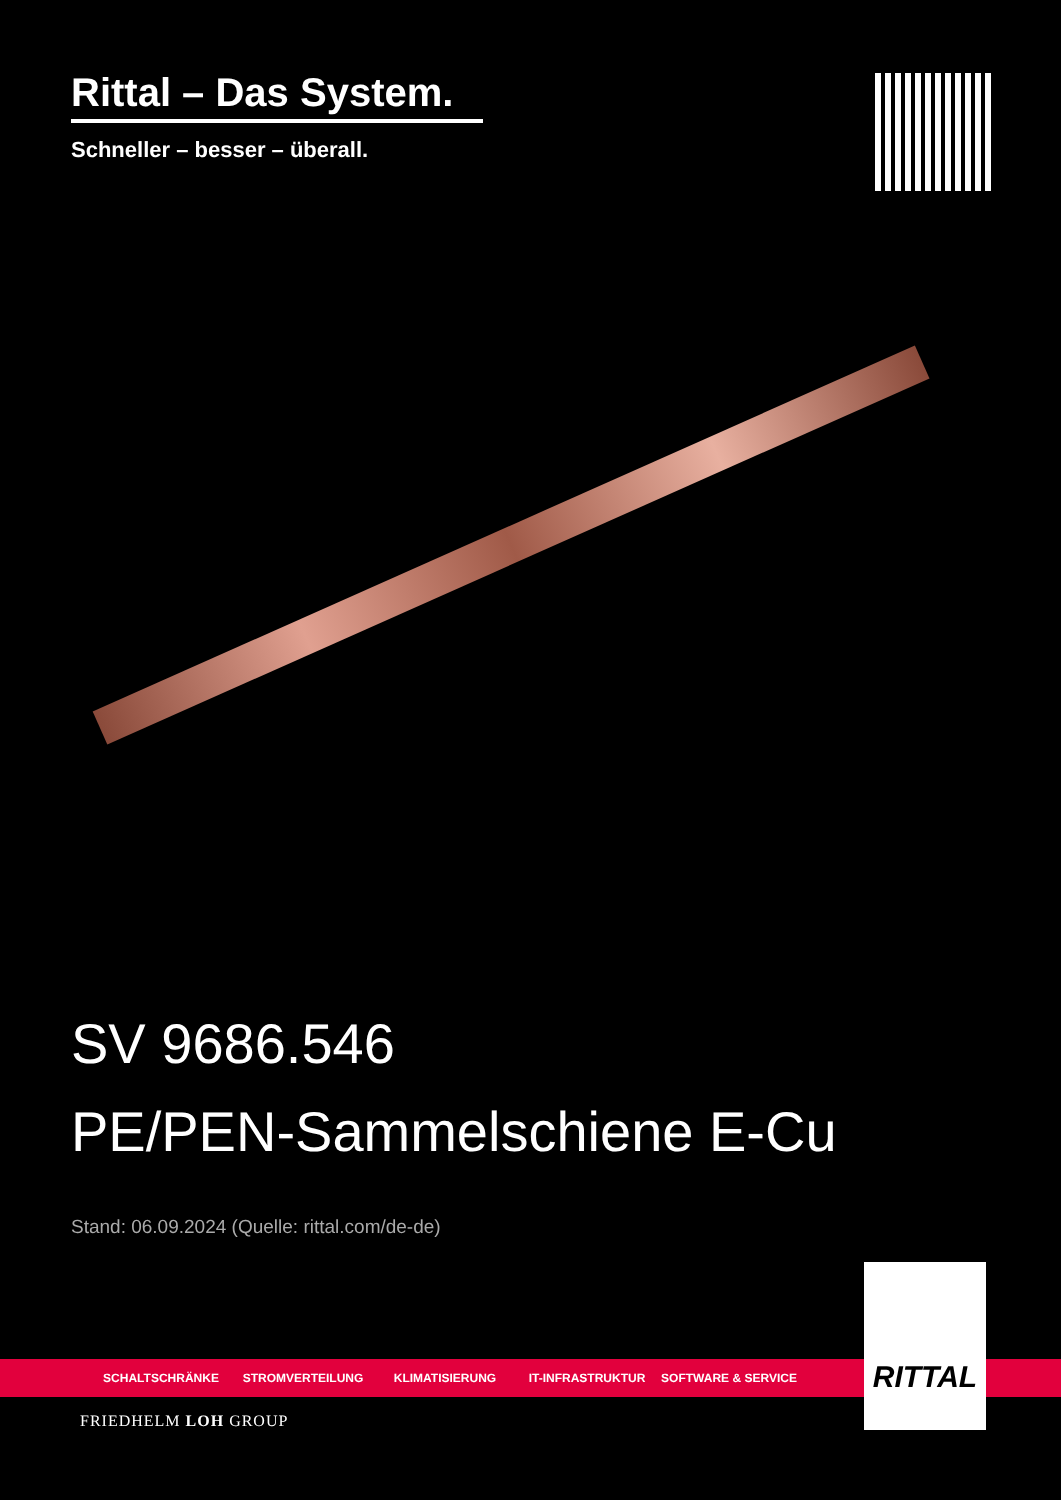Rittal – Das System.
Schneller – besser – überall.
SV 9686.546
PE/PEN-Sammelschiene E-Cu
Stand: 06.09.2024 (Quelle: rittal.com/de-de)
SCHALTSCHRÄNKE STROMVERTEILUNG KLIMATISIERUNG IT-INFRASTRUKTUR SOFTWARE & SERVICE
RITTAL
FRIEDHELM LOH GROUP